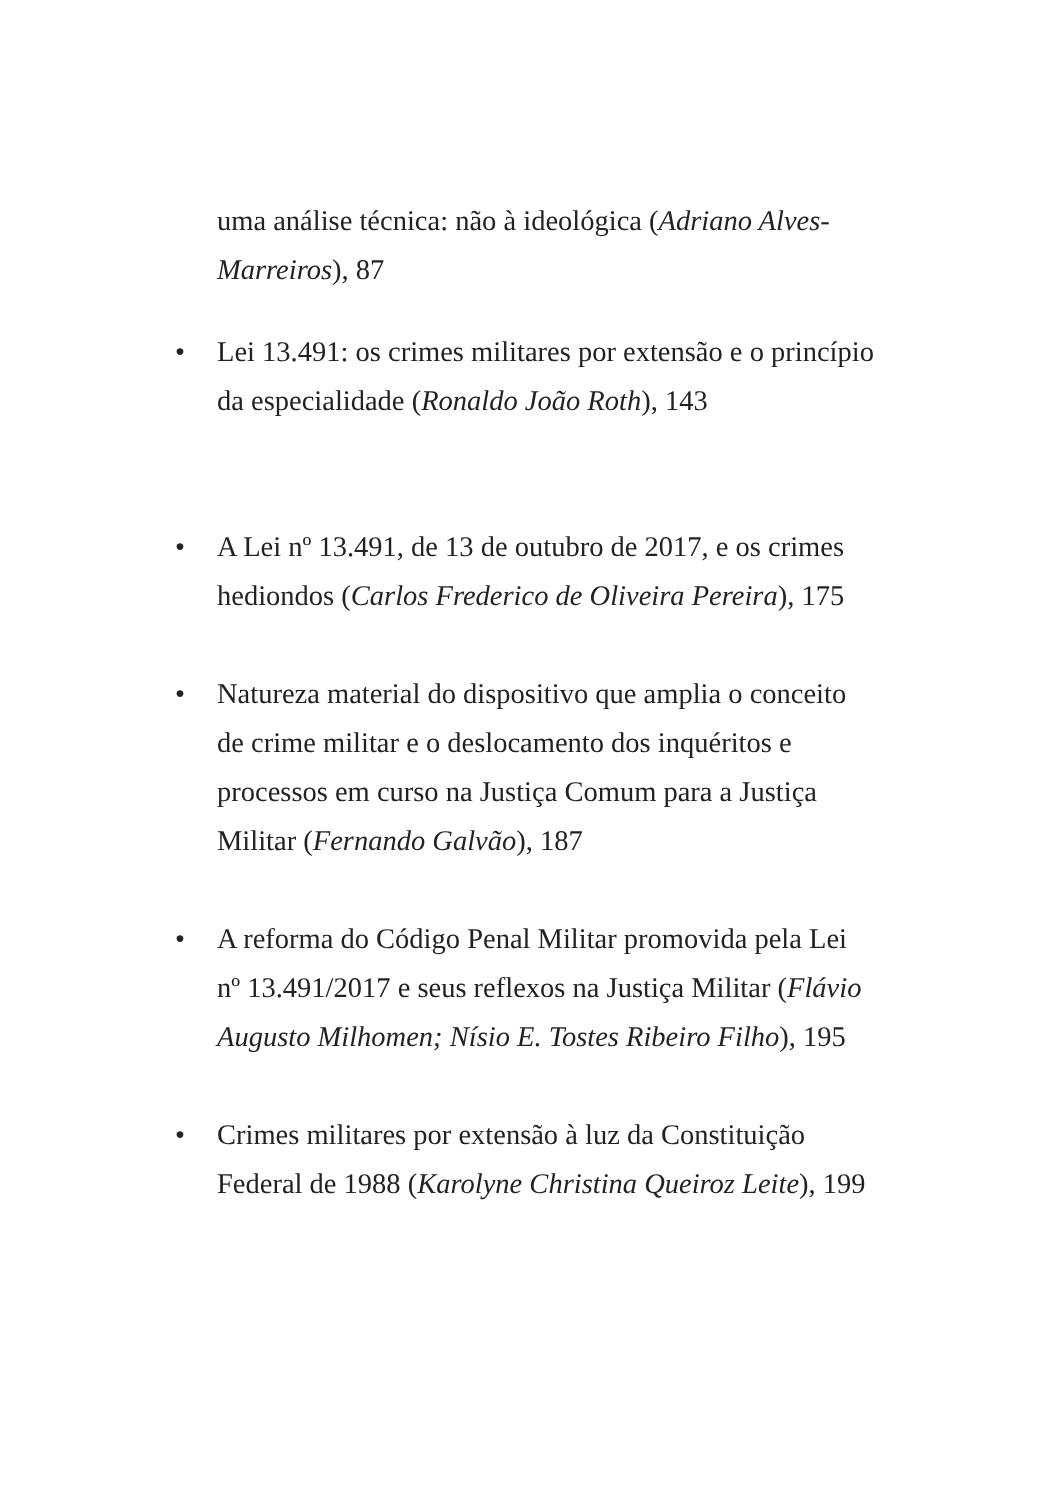uma análise técnica: não à ideológica (Adriano Alves-Marreiros), 87
• Lei 13.491: os crimes militares por extensão e o princípio da especialidade (Ronaldo João Roth), 143
• A Lei nº 13.491, de 13 de outubro de 2017, e os crimes hediondos (Carlos Frederico de Oliveira Pereira), 175
• Natureza material do dispositivo que amplia o conceito de crime militar e o deslocamento dos inquéritos e processos em curso na Justiça Comum para a Justiça Militar (Fernando Galvão), 187
• A reforma do Código Penal Militar promovida pela Lei nº 13.491/2017 e seus reflexos na Justiça Militar (Flávio Augusto Milhomen; Nísio E. Tostes Ribeiro Filho), 195
• Crimes militares por extensão à luz da Constituição Federal de 1988 (Karolyne Christina Queiroz Leite), 199